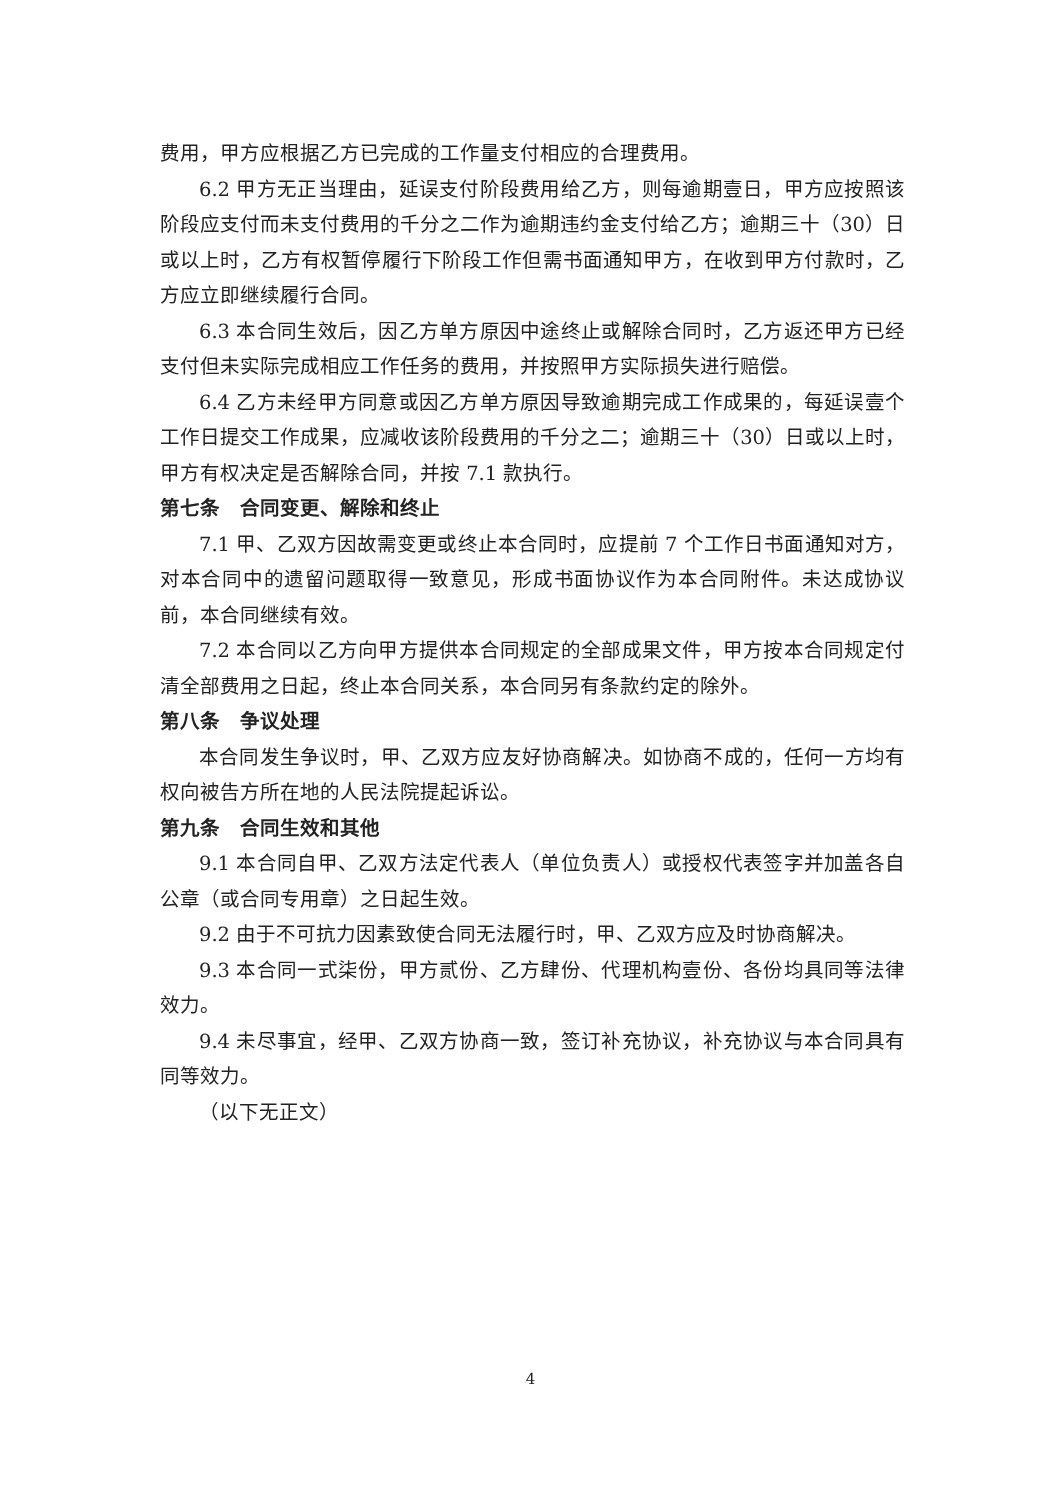费用，甲方应根据乙方已完成的工作量支付相应的合理费用。
6.2 甲方无正当理由，延误支付阶段费用给乙方，则每逾期壹日，甲方应按照该阶段应支付而未支付费用的千分之二作为逾期违约金支付给乙方；逾期三十（30）日或以上时，乙方有权暂停履行下阶段工作但需书面通知甲方，在收到甲方付款时，乙方应立即继续履行合同。
6.3 本合同生效后，因乙方单方原因中途终止或解除合同时，乙方返还甲方已经支付但未实际完成相应工作任务的费用，并按照甲方实际损失进行赔偿。
6.4 乙方未经甲方同意或因乙方单方原因导致逾期完成工作成果的，每延误壹个工作日提交工作成果，应减收该阶段费用的千分之二；逾期三十（30）日或以上时，甲方有权决定是否解除合同，并按 7.1 款执行。
第七条　合同变更、解除和终止
7.1 甲、乙双方因故需变更或终止本合同时，应提前 7 个工作日书面通知对方，对本合同中的遗留问题取得一致意见，形成书面协议作为本合同附件。未达成协议前，本合同继续有效。
7.2 本合同以乙方向甲方提供本合同规定的全部成果文件，甲方按本合同规定付清全部费用之日起，终止本合同关系，本合同另有条款约定的除外。
第八条　争议处理
本合同发生争议时，甲、乙双方应友好协商解决。如协商不成的，任何一方均有权向被告方所在地的人民法院提起诉讼。
第九条　合同生效和其他
9.1 本合同自甲、乙双方法定代表人（单位负责人）或授权代表签字并加盖各自公章（或合同专用章）之日起生效。
9.2 由于不可抗力因素致使合同无法履行时，甲、乙双方应及时协商解决。
9.3 本合同一式柒份，甲方贰份、乙方肆份、代理机构壹份、各份均具同等法律效力。
9.4 未尽事宜，经甲、乙双方协商一致，签订补充协议，补充协议与本合同具有同等效力。
（以下无正文）
4